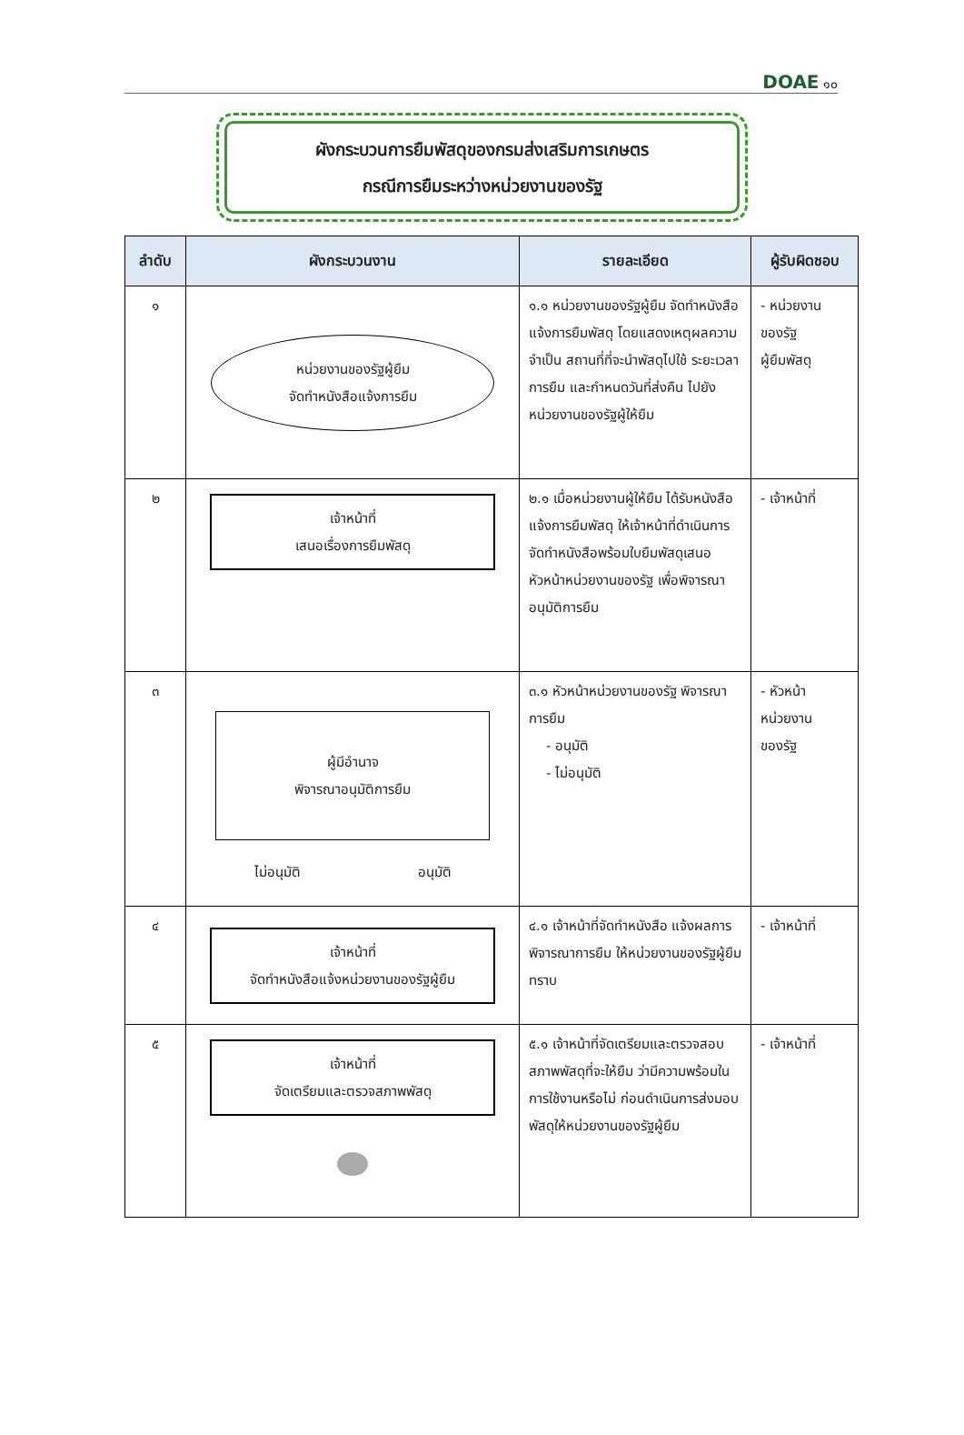DOAE ๑๐
ผังกระบวนการยืมพัสดุของกรมส่งเสริมการเกษตร
กรณีการยืมระหว่างหน่วยงานของรัฐ
| ลำดับ | ผังกระบวนงาน | รายละเอียด | ผู้รับผิดชอบ |
| --- | --- | --- | --- |
| ๑ | หน่วยงานของรัฐผู้ยืม จัดทำหนังสือแจ้งการยืม | ๑.๑ หน่วยงานของรัฐผู้ยืม จัดทำหนังสือแจ้งการยืมพัสดุ โดยแสดงเหตุผลความจำเป็น สถานที่ที่จะนำพัสดุไปใช้ ระยะเวลาการยืม และกำหนดวันที่ส่งคืน ไปยังหน่วยงานของรัฐผู้ให้ยืม | - หน่วยงาน ของรัฐ ผู้ยืมพัสดุ |
| ๒ | เจ้าหน้าที่ เสนอเรื่องการยืมพัสดุ | ๒.๑ เมื่อหน่วยงานผู้ให้ยืม ได้รับหนังสือแจ้งการยืมพัสดุ ให้เจ้าหน้าที่ดำเนินการจัดทำหนังสือพร้อมใบยืมพัสดุเสนอหัวหน้าหน่วยงานของรัฐ เพื่อพิจารณาอนุมัติการยืม | - เจ้าหน้าที่ |
| ๓ | ผู้มีอำนาจ พิจารณาอนุมัติการยืม ไม่อนุมัติ อนุมัติ | ๓.๑ หัวหน้าหน่วยงานของรัฐ พิจารณาการยืม - อนุมัติ - ไม่อนุมัติ | - หัวหน้า หน่วยงาน ของรัฐ |
| ๔ | เจ้าหน้าที่ จัดทำหนังสือแจ้งหน่วยงานของรัฐผู้ยืม | ๔.๑ เจ้าหน้าที่จัดทำหนังสือ แจ้งผลการพิจารณาการยืม ให้หน่วยงานของรัฐผู้ยืมทราบ | - เจ้าหน้าที่ |
| ๕ | เจ้าหน้าที่ จัดเตรียมและตรวจสภาพพัสดุ | ๕.๑ เจ้าหน้าที่จัดเตรียมและตรวจสอบสภาพพัสดุที่จะให้ยืม ว่ามีความพร้อมในการใช้งานหรือไม่ ก่อนดำเนินการส่งมอบพัสดุให้หน่วยงานของรัฐผู้ยืม | - เจ้าหน้าที่ |